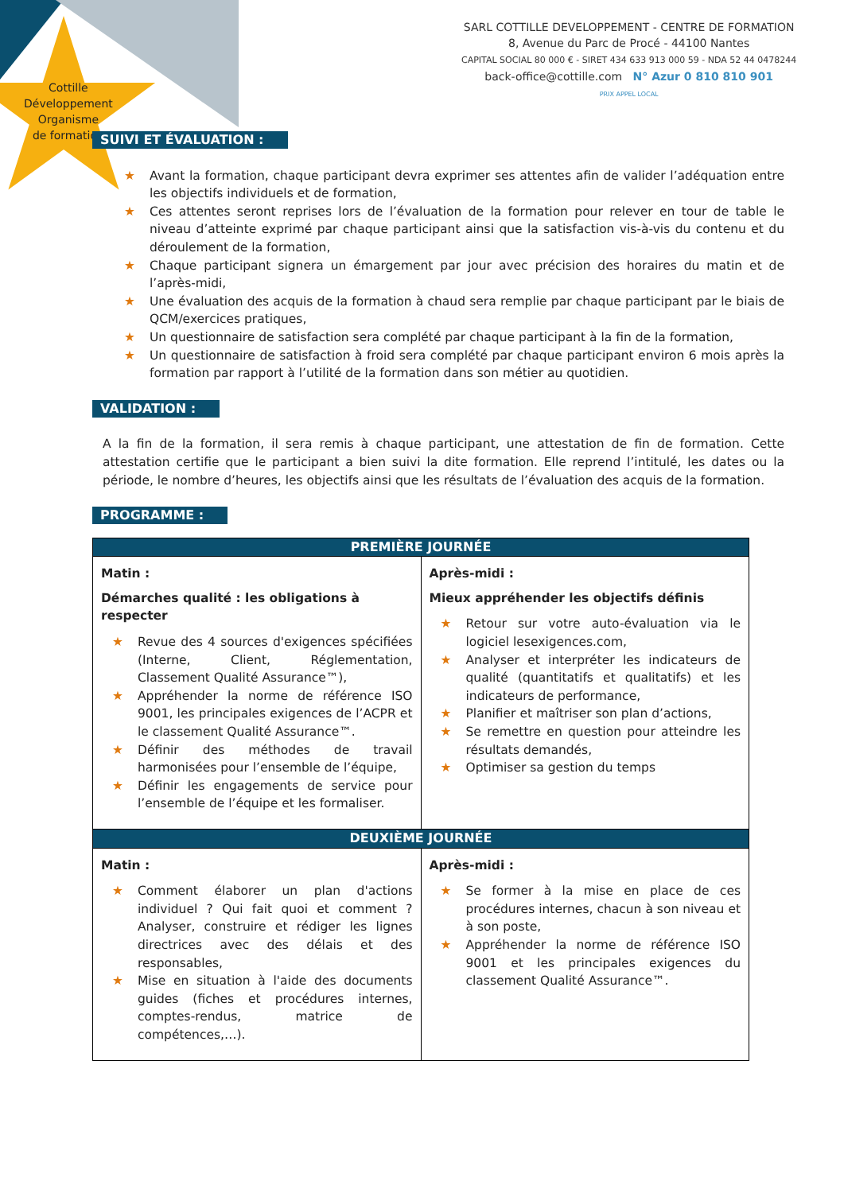Cottille
Développement
Organisme
de formation
SARL COTTILLE DEVELOPPEMENT - CENTRE DE FORMATION
8, Avenue du Parc de Procé - 44100 Nantes
CAPITAL SOCIAL 80 000 € - SIRET 434 633 913 000 59 - NDA 52 44 0478244
back-office@cottille.com N° Azur 0 810 810 901
PRIX APPEL LOCAL
SUIVI ET ÉVALUATION :
★ Avant la formation, chaque participant devra exprimer ses attentes afin de valider l’adéquation entre les objectifs individuels et de formation,
★ Ces attentes seront reprises lors de l’évaluation de la formation pour relever en tour de table le niveau d’atteinte exprimé par chaque participant ainsi que la satisfaction vis-à-vis du contenu et du déroulement de la formation,
★ Chaque participant signera un émargement par jour avec précision des horaires du matin et de l’après-midi,
★ Une évaluation des acquis de la formation à chaud sera remplie par chaque participant par le biais de QCM/exercices pratiques,
★ Un questionnaire de satisfaction sera complété par chaque participant à la fin de la formation,
★ Un questionnaire de satisfaction à froid sera complété par chaque participant environ 6 mois après la formation par rapport à l’utilité de la formation dans son métier au quotidien.
VALIDATION :
A la fin de la formation, il sera remis à chaque participant, une attestation de fin de formation. Cette attestation certifie que le participant a bien suivi la dite formation. Elle reprend l’intitulé, les dates ou la période, le nombre d’heures, les objectifs ainsi que les résultats de l’évaluation des acquis de la formation.
PROGRAMME :
| PREMIÈRE JOURNÉE | |
| --- | --- |
| Matin : Démarches qualité : les obligations à respecter ★ Revue des 4 sources d'exigences spécifiées (Interne, Client, Réglementation, Classement Qualité Assurance™), ★ Appréhender la norme de référence ISO 9001, les principales exigences de l’ACPR et le classement Qualité Assurance™. ★ Définir des méthodes de travail harmonisées pour l’ensemble de l’équipe, ★ Définir les engagements de service pour l’ensemble de l’équipe et les formaliser. | Après-midi : Mieux appréhender les objectifs définis ★ Retour sur votre auto-évaluation via le logiciel lesexigences.com, ★ Analyser et interpréter les indicateurs de qualité (quantitatifs et qualitatifs) et les indicateurs de performance, ★ Planifier et maîtriser son plan d’actions, ★ Se remettre en question pour atteindre les résultats demandés, ★ Optimiser sa gestion du temps |
| DEUXIÈME JOURNÉE | |
| Matin : ★ Comment élaborer un plan d'actions individuel ? Qui fait quoi et comment ? Analyser, construire et rédiger les lignes directrices avec des délais et des responsables, ★ Mise en situation à l'aide des documents guides (fiches et procédures internes, comptes-rendus, matrice de compétences,…). | Après-midi : ★ Se former à la mise en place de ces procédures internes, chacun à son niveau et à son poste, ★ Appréhender la norme de référence ISO 9001 et les principales exigences du classement Qualité Assurance™. |